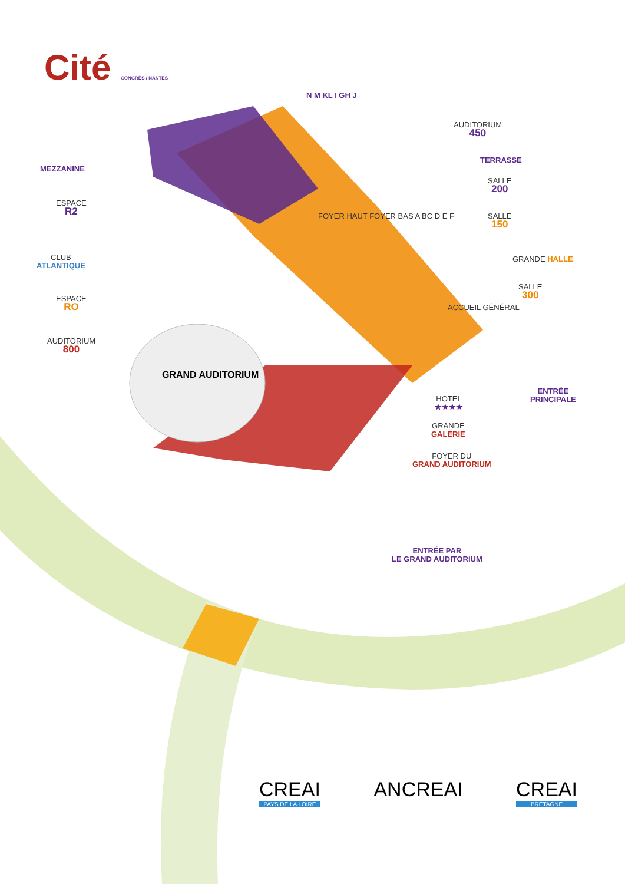Cité CONGRÈS / NANTES
N M KL I GH J
AUDITORIUM
450
TERRASSE
MEZZANINE
SALLE
200
ESPACE
R2
SALLE
150
FOYER HAUT FOYER BAS A BC D E F
CLUB
ATLANTIQUE
GRANDE HALLE
SALLE
300
ESPACE
RO
ACCUEIL GÉNÉRAL
AUDITORIUM
800
GRAND AUDITORIUM
HOTEL
★★★★
ENTRÉE
PRINCIPALE
GRANDE
GALERIE
FOYER DU
GRAND AUDITORIUM
ENTRÉE PAR
LE GRAND AUDITORIUM
CREAI
PAYS DE LA LOIRE
ANCREAI CREAI
BRETAGNE